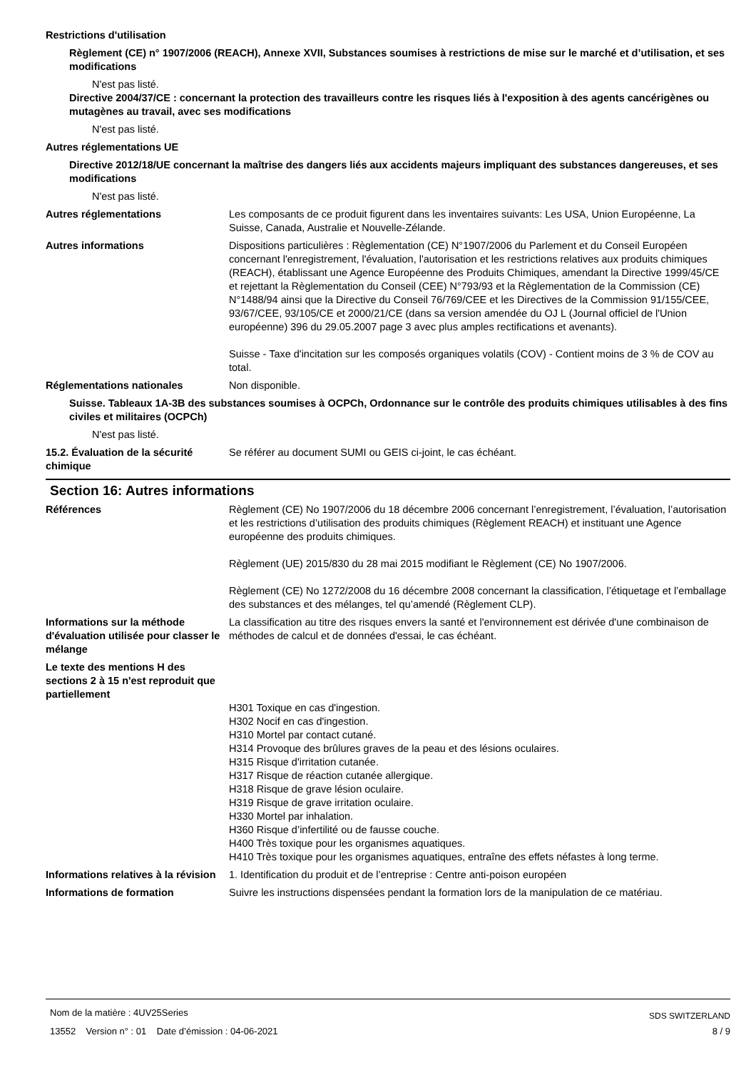Restrictions d'utilisation
Règlement (CE) n° 1907/2006 (REACH), Annexe XVII, Substances soumises à restrictions de mise sur le marché et d’utilisation, et ses modifications
N'est pas listé.
Directive 2004/37/CE : concernant la protection des travailleurs contre les risques liés à l'exposition à des agents cancérigènes ou mutagènes au travail, avec ses modifications
N'est pas listé.
Autres réglementations UE
Directive 2012/18/UE concernant la maîtrise des dangers liés aux accidents majeurs impliquant des substances dangereuses, et ses modifications
N'est pas listé.
Autres réglementations Les composants de ce produit figurent dans les inventaires suivants: Les USA, Union Européenne, La Suisse, Canada, Australie et Nouvelle-Zélande.
Autres informations Dispositions particulières : Règlementation (CE) N°1907/2006 du Parlement et du Conseil Européen concernant l'enregistrement, l'évaluation, l'autorisation et les restrictions relatives aux produits chimiques (REACH), établissant une Agence Européenne des Produits Chimiques, amendant la Directive 1999/45/CE et rejettant la Règlementation du Conseil (CEE) N°793/93 et la Règlementation de la Commission (CE) N°1488/94 ainsi que la Directive du Conseil 76/769/CEE et les Directives de la Commission 91/155/CEE, 93/67/CEE, 93/105/CE et 2000/21/CE (dans sa version amendée du OJ L (Journal officiel de l'Union européenne) 396 du 29.05.2007 page 3 avec plus amples rectifications et avenants).
Suisse - Taxe d'incitation sur les composés organiques volatils (COV) - Contient moins de 3 % de COV au total.
Réglementations nationales Non disponible.
Suisse. Tableaux 1A-3B des substances soumises à OCPCh, Ordonnance sur le contrôle des produits chimiques utilisables à des fins civiles et militaires (OCPCh)
N'est pas listé.
15.2. Évaluation de la sécurité chimique
Se référer au document SUMI ou GEIS ci-joint, le cas échéant.
Section 16: Autres informations
Références Règlement (CE) No 1907/2006 du 18 décembre 2006 concernant l’enregistrement, l’évaluation, l’autorisation et les restrictions d’utilisation des produits chimiques (Règlement REACH) et instituant une Agence européenne des produits chimiques.
Règlement (UE) 2015/830 du 28 mai 2015 modifiant le Règlement (CE) No 1907/2006.
Règlement (CE) No 1272/2008 du 16 décembre 2008 concernant la classification, l’étiquetage et l’emballage des substances et des mélanges, tel qu’amendé (Règlement CLP).
Informations sur la méthode d'évaluation utilisée pour classer le mélange
La classification au titre des risques envers la santé et l'environnement est dérivée d'une combinaison de méthodes de calcul et de données d'essai, le cas échéant.
Le texte des mentions H des sections 2 à 15 n'est reproduit que partiellement
H301 Toxique en cas d'ingestion.
H302 Nocif en cas d'ingestion.
H310 Mortel par contact cutané.
H314 Provoque des brûlures graves de la peau et des lésions oculaires.
H315 Risque d'irritation cutanée.
H317 Risque de réaction cutanée allergique.
H318 Risque de grave lésion oculaire.
H319 Risque de grave irritation oculaire.
H330 Mortel par inhalation.
H360 Risque d’infertilité ou de fausse couche.
H400 Très toxique pour les organismes aquatiques.
H410 Très toxique pour les organismes aquatiques, entraîne des effets néfastes à long terme.
Informations relatives à la révision
1. Identification du produit et de l’entreprise : Centre anti-poison européen
Informations de formation Suivre les instructions dispensées pendant la formation lors de la manipulation de ce matériau.
Nom de la matière : 4UV25Series
13552 Version n° : 01 Date d’émission : 04-06-2021
SDS SWITZERLAND
8 / 9